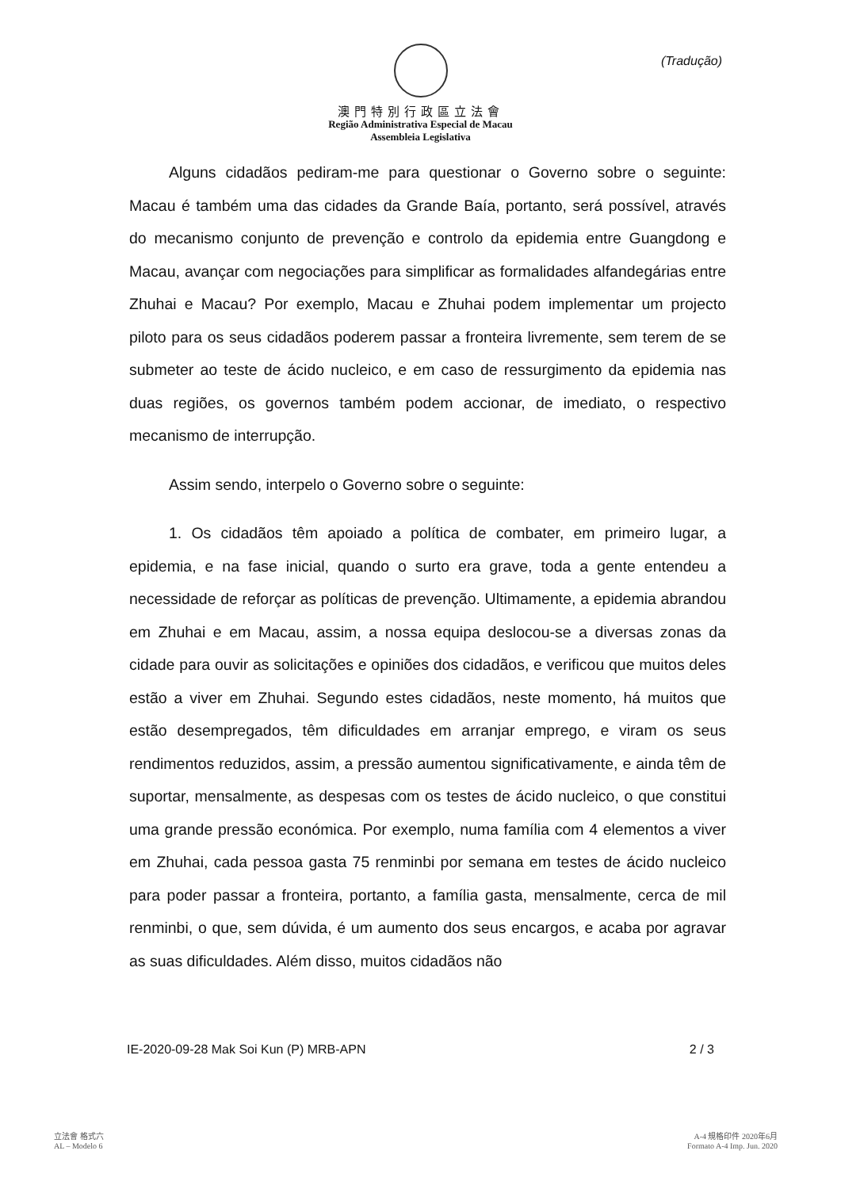(Tradução)
澳門特別行政區立法會
Região Administrativa Especial de Macau
Assembleia Legislativa
Alguns cidadãos pediram-me para questionar o Governo sobre o seguinte: Macau é também uma das cidades da Grande Baía, portanto, será possível, através do mecanismo conjunto de prevenção e controlo da epidemia entre Guangdong e Macau, avançar com negociações para simplificar as formalidades alfandegárias entre Zhuhai e Macau? Por exemplo, Macau e Zhuhai podem implementar um projecto piloto para os seus cidadãos poderem passar a fronteira livremente, sem terem de se submeter ao teste de ácido nucleico, e em caso de ressurgimento da epidemia nas duas regiões, os governos também podem accionar, de imediato, o respectivo mecanismo de interrupção.
Assim sendo, interpelo o Governo sobre o seguinte:
1. Os cidadãos têm apoiado a política de combater, em primeiro lugar, a epidemia, e na fase inicial, quando o surto era grave, toda a gente entendeu a necessidade de reforçar as políticas de prevenção. Ultimamente, a epidemia abrandou em Zhuhai e em Macau, assim, a nossa equipa deslocou-se a diversas zonas da cidade para ouvir as solicitações e opiniões dos cidadãos, e verificou que muitos deles estão a viver em Zhuhai. Segundo estes cidadãos, neste momento, há muitos que estão desempregados, têm dificuldades em arranjar emprego, e viram os seus rendimentos reduzidos, assim, a pressão aumentou significativamente, e ainda têm de suportar, mensalmente, as despesas com os testes de ácido nucleico, o que constitui uma grande pressão económica. Por exemplo, numa família com 4 elementos a viver em Zhuhai, cada pessoa gasta 75 renminbi por semana em testes de ácido nucleico para poder passar a fronteira, portanto, a família gasta, mensalmente, cerca de mil renminbi, o que, sem dúvida, é um aumento dos seus encargos, e acaba por agravar as suas dificuldades. Além disso, muitos cidadãos não
IE-2020-09-28 Mak Soi Kun (P) MRB-APN 2 / 3
立法會 格式六
AL – Modelo 6
A-4 規格印件 2020年6月
Formato A-4 Imp. Jun. 2020